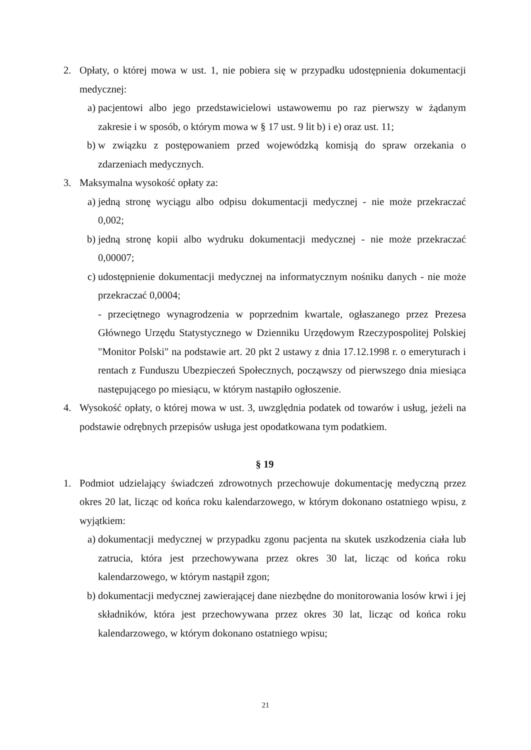2. Opłaty, o której mowa w ust. 1, nie pobiera się w przypadku udostępnienia dokumentacji medycznej:
a) pacjentowi albo jego przedstawicielowi ustawowemu po raz pierwszy w żądanym zakresie i w sposób, o którym mowa w § 17 ust. 9 lit b) i e) oraz ust. 11;
b) w związku z postępowaniem przed wojewódzką komisją do spraw orzekania o zdarzeniach medycznych.
3. Maksymalna wysokość opłaty za:
a) jedną stronę wyciągu albo odpisu dokumentacji medycznej - nie może przekraczać 0,002;
b) jedną stronę kopii albo wydruku dokumentacji medycznej - nie może przekraczać 0,00007;
c) udostępnienie dokumentacji medycznej na informatycznym nośniku danych - nie może przekraczać 0,0004;
- przeciętnego wynagrodzenia w poprzednim kwartale, ogłaszanego przez Prezesa Głównego Urzędu Statystycznego w Dzienniku Urzędowym Rzeczypospolitej Polskiej "Monitor Polski" na podstawie art. 20 pkt 2 ustawy z dnia 17.12.1998 r. o emeryturach i rentach z Funduszu Ubezpieczeń Społecznych, począwszy od pierwszego dnia miesiąca następującego po miesiącu, w którym nastąpiło ogłoszenie.
4. Wysokość opłaty, o której mowa w ust. 3, uwzględnia podatek od towarów i usług, jeżeli na podstawie odrębnych przepisów usługa jest opodatkowana tym podatkiem.
§ 19
1. Podmiot udzielający świadczeń zdrowotnych przechowuje dokumentację medyczną przez okres 20 lat, licząc od końca roku kalendarzowego, w którym dokonano ostatniego wpisu, z wyjątkiem:
a) dokumentacji medycznej w przypadku zgonu pacjenta na skutek uszkodzenia ciała lub zatrucia, która jest przechowywana przez okres 30 lat, licząc od końca roku kalendarzowego, w którym nastąpił zgon;
b) dokumentacji medycznej zawierającej dane niezbędne do monitorowania losów krwi i jej składników, która jest przechowywana przez okres 30 lat, licząc od końca roku kalendarzowego, w którym dokonano ostatniego wpisu;
21